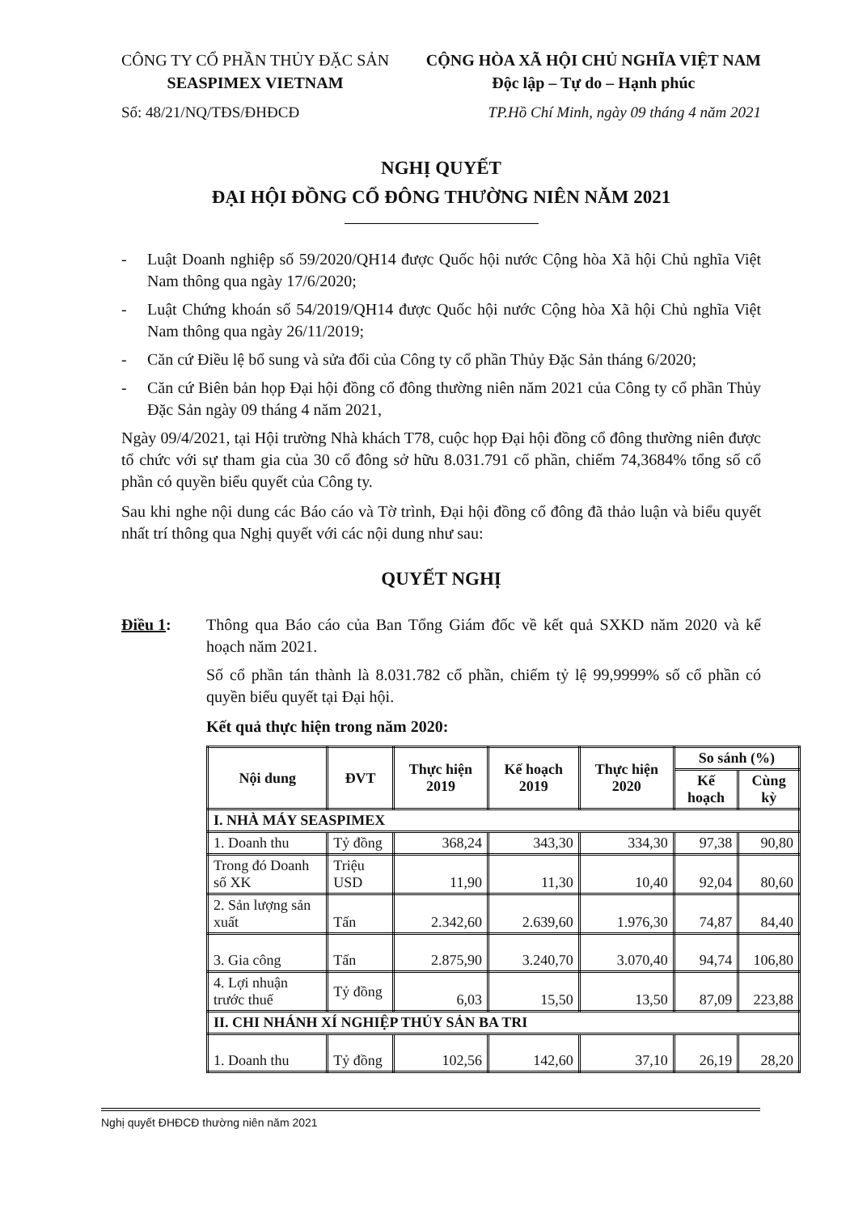CÔNG TY CỔ PHẦN THỦY ĐẶC SẢN
SEASPIMEX VIETNAM
CỘNG HÒA XÃ HỘI CHỦ NGHĨA VIỆT NAM
Độc lập – Tự do – Hạnh phúc
Số: 48/21/NQ/TĐS/ĐHĐCĐ TP.Hồ Chí Minh, ngày 09 tháng 4 năm 2021
NGHỊ QUYẾT
ĐẠI HỘI ĐỒNG CỔ ĐÔNG THƯỜNG NIÊN NĂM 2021
- Luật Doanh nghiệp số 59/2020/QH14 được Quốc hội nước Cộng hòa Xã hội Chủ nghĩa Việt Nam thông qua ngày 17/6/2020;
- Luật Chứng khoán số 54/2019/QH14 được Quốc hội nước Cộng hòa Xã hội Chủ nghĩa Việt Nam thông qua ngày 26/11/2019;
- Căn cứ Điều lệ bổ sung và sửa đổi của Công ty cổ phần Thủy Đặc Sản tháng 6/2020;
- Căn cứ Biên bản họp Đại hội đồng cổ đông thường niên năm 2021 của Công ty cổ phần Thủy Đặc Sản ngày 09 tháng 4 năm 2021,
Ngày 09/4/2021, tại Hội trường Nhà khách T78, cuộc họp Đại hội đồng cổ đông thường niên được tổ chức với sự tham gia của 30 cổ đông sở hữu 8.031.791 cổ phần, chiếm 74,3684% tổng số cổ phần có quyền biểu quyết của Công ty.
Sau khi nghe nội dung các Báo cáo và Tờ trình, Đại hội đồng cổ đông đã thảo luận và biểu quyết nhất trí thông qua Nghị quyết với các nội dung như sau:
QUYẾT NGHỊ
Điều 1: Thông qua Báo cáo của Ban Tổng Giám đốc về kết quả SXKD năm 2020 và kế hoạch năm 2021.
Số cổ phần tán thành là 8.031.782 cổ phần, chiếm tỷ lệ 99,9999% số cổ phần có quyền biểu quyết tại Đại hội.
Kết quả thực hiện trong năm 2020:
| Nội dung | ĐVT | Thực hiện 2019 | Kế hoạch 2019 | Thực hiện 2020 | So sánh (%) | |
| --- | --- | --- | --- | --- | --- | --- |
| | | | | | Kế hoạch | Cùng kỳ |
| I. NHÀ MÁY SEASPIMEX | | | | | | |
| 1. Doanh thu | Tỷ đồng | 368,24 | 343,30 | 334,30 | 97,38 | 90,80 |
| Trong đó Doanh số XK | Triệu USD | 11,90 | 11,30 | 10,40 | 92,04 | 80,60 |
| 2. Sản lượng sản xuất | Tấn | 2.342,60 | 2.639,60 | 1.976,30 | 74,87 | 84,40 |
| 3. Gia công | Tấn | 2.875,90 | 3.240,70 | 3.070,40 | 94,74 | 106,80 |
| 4. Lợi nhuận trước thuế | Tỷ đồng | 6,03 | 15,50 | 13,50 | 87,09 | 223,88 |
| II. CHI NHÁNH XÍ NGHIỆP THỦY SẢN BA TRI | | | | | | |
| 1. Doanh thu | Tỷ đồng | 102,56 | 142,60 | 37,10 | 26,19 | 28,20 |
Nghị quyết ĐHĐCĐ thường niên năm 2021